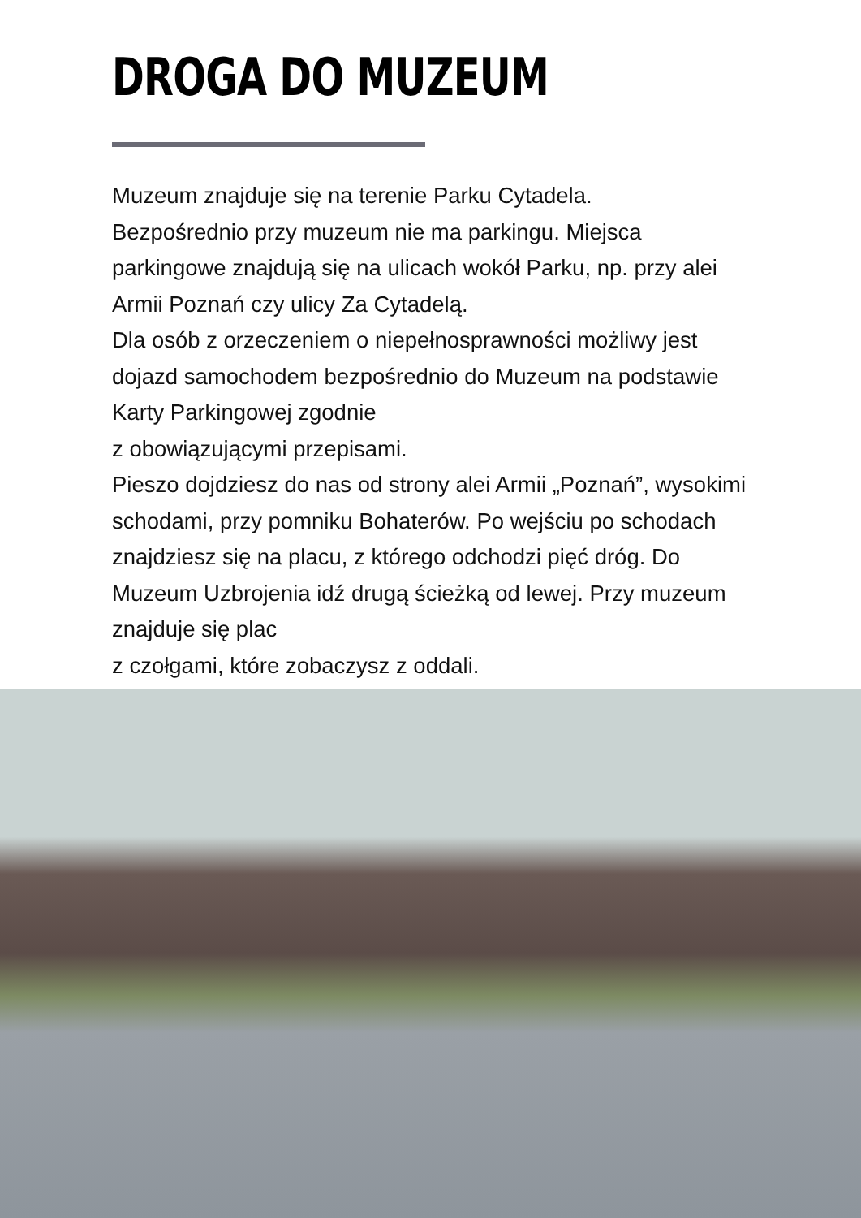DROGA DO MUZEUM
Muzeum znajduje się na terenie Parku Cytadela.
Bezpośrednio przy muzeum nie ma parkingu. Miejsca parkingowe znajdują się na ulicach wokół Parku, np. przy alei Armii Poznań czy ulicy Za Cytadelą.
Dla osób z orzeczeniem o niepełnosprawności możliwy jest dojazd samochodem bezpośrednio do Muzeum na podstawie Karty Parkingowej zgodnie
z obowiązującymi przepisami.
Pieszo dojdziesz do nas od strony alei Armii „Poznań”, wysokimi schodami, przy pomniku Bohaterów. Po wejściu po schodach znajdziesz się na placu, z którego odchodzi pięć dróg. Do Muzeum Uzbrojenia idź drugą ścieżką od lewej. Przy muzeum znajduje się plac
z czołgami, które zobaczysz z oddali.